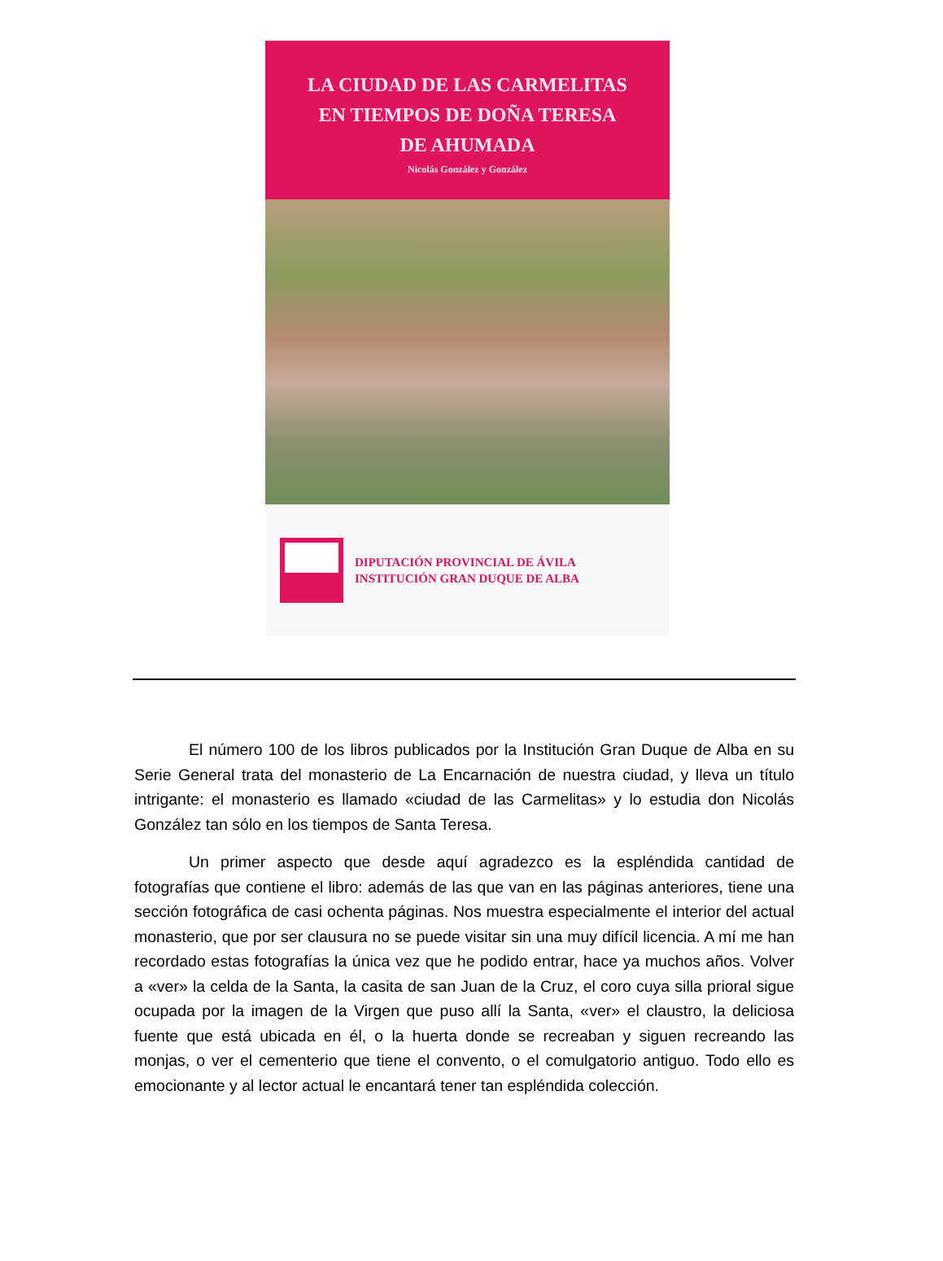LA CIUDAD DE LAS CARMELITAS
EN TIEMPOS DE DOÑA TERESA
DE AHUMADA
Nicolás González y González
DIPUTACIÓN PROVINCIAL DE ÁVILA
INSTITUCIÓN GRAN DUQUE DE ALBA
El número 100 de los libros publicados por la Institución Gran Duque de Alba en su Serie General trata del monasterio de La Encarnación de nuestra ciudad, y lleva un título intrigante: el monasterio es llamado «ciudad de las Carmelitas» y lo estudia don Nicolás González tan sólo en los tiempos de Santa Teresa.
Un primer aspecto que desde aquí agradezco es la espléndida cantidad de fotografías que contiene el libro: además de las que van en las páginas anteriores, tiene una sección fotográfica de casi ochenta páginas. Nos muestra especialmente el interior del actual monasterio, que por ser clausura no se puede visitar sin una muy difícil licencia. A mí me han recordado estas fotografías la única vez que he podido entrar, hace ya muchos años. Volver a «ver» la celda de la Santa, la casita de san Juan de la Cruz, el coro cuya silla prioral sigue ocupada por la imagen de la Virgen que puso allí la Santa, «ver» el claustro, la deliciosa fuente que está ubicada en él, o la huerta donde se recreaban y siguen recreando las monjas, o ver el cementerio que tiene el convento, o el comulgatorio antiguo. Todo ello es emocionante y al lector actual le encantará tener tan espléndida colección.